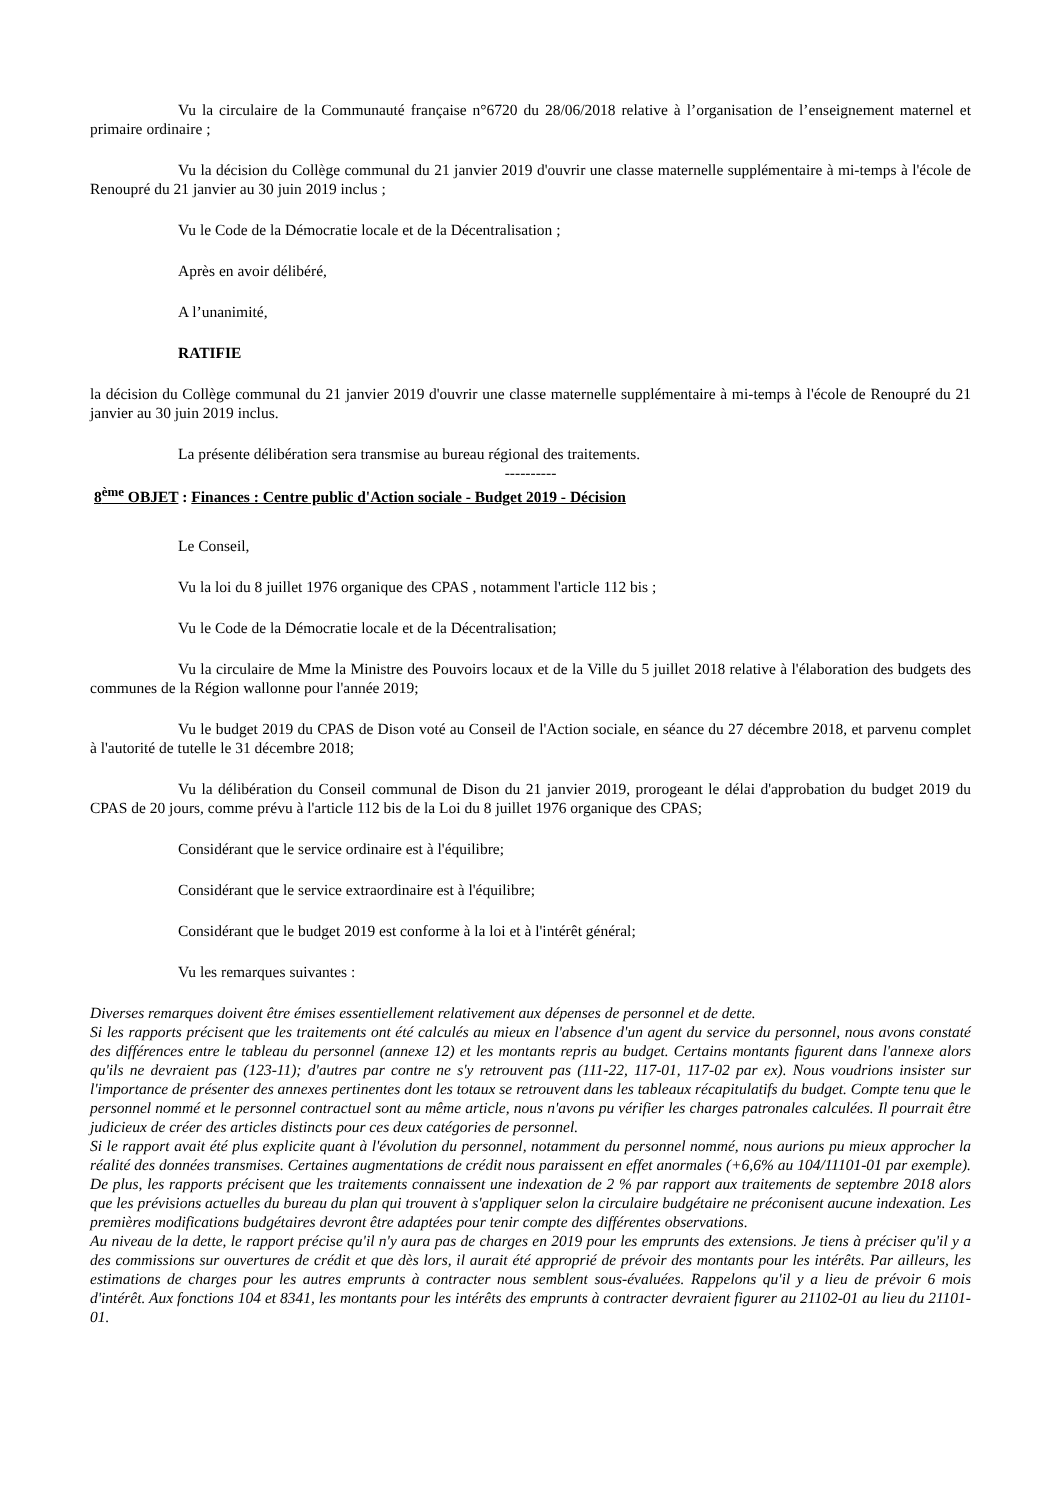Vu la circulaire de la Communauté française n°6720 du 28/06/2018 relative à l’organisation de l’enseignement maternel et primaire ordinaire ;
Vu la décision du Collège communal du 21 janvier 2019 d'ouvrir une classe maternelle supplémentaire à mi-temps à l'école de Renoupré du 21 janvier au 30 juin 2019 inclus ;
Vu le Code de la Démocratie locale et de la Décentralisation ;
Après en avoir délibéré,
A l’unanimité,
RATIFIE
la décision du Collège communal du 21 janvier 2019 d'ouvrir une classe maternelle supplémentaire à mi-temps à l'école de Renoupré du 21 janvier au 30 juin 2019 inclus.
La présente délibération sera transmise au bureau régional des traitements.
----------
8<sup>ème</sup> OBJET : Finances : Centre public d'Action sociale - Budget 2019 - Décision
Le Conseil,
Vu la loi du 8 juillet 1976 organique des CPAS , notamment l'article 112 bis ;
Vu le Code de la Démocratie locale et de la Décentralisation;
Vu la circulaire de Mme la Ministre des Pouvoirs locaux et de la Ville du 5 juillet 2018 relative à l'élaboration des budgets des communes de la Région wallonne pour l'année 2019;
Vu le budget 2019 du CPAS de Dison voté au Conseil de l'Action sociale, en séance du 27 décembre 2018, et parvenu complet à l'autorité de tutelle le 31 décembre 2018;
Vu la délibération du Conseil communal de Dison du 21 janvier 2019, prorogeant le délai d'approbation du budget 2019 du CPAS de 20 jours, comme prévu à l'article 112 bis de la Loi du 8 juillet 1976 organique des CPAS;
Considérant que le service ordinaire est à l'équilibre;
Considérant que le service extraordinaire est à l'équilibre;
Considérant que le budget 2019 est conforme à la loi et à l'intérêt général;
Vu les remarques suivantes :
Diverses remarques doivent être émises essentiellement relativement aux dépenses de personnel et de dette.
Si les rapports précisent que les traitements ont été calculés au mieux en l'absence d'un agent du service du personnel, nous avons constaté des différences entre le tableau du personnel (annexe 12) et les montants repris au budget. Certains montants figurent dans l'annexe alors qu'ils ne devraient pas (123-11); d'autres par contre ne s'y retrouvent pas (111-22, 117-01, 117-02 par ex). Nous voudrions insister sur l'importance de présenter des annexes pertinentes dont les totaux se retrouvent dans les tableaux récapitulatifs du budget. Compte tenu que le personnel nommé et le personnel contractuel sont au même article, nous n'avons pu vérifier les charges patronales calculées. Il pourrait être judicieux de créer des articles distincts pour ces deux catégories de personnel.
Si le rapport avait été plus explicite quant à l'évolution du personnel, notamment du personnel nommé, nous aurions pu mieux approcher la réalité des données transmises. Certaines augmentations de crédit nous paraissent en effet anormales (+6,6% au 104/11101-01 par exemple). De plus, les rapports précisent que les traitements connaissent une indexation de 2 % par rapport aux traitements de septembre 2018 alors que les prévisions actuelles du bureau du plan qui trouvent à s'appliquer selon la circulaire budgétaire ne préconisent aucune indexation. Les premières modifications budgétaires devront être adaptées pour tenir compte des différentes observations.
Au niveau de la dette, le rapport précise qu'il n'y aura pas de charges en 2019 pour les emprunts des extensions. Je tiens à préciser qu'il y a des commissions sur ouvertures de crédit et que dès lors, il aurait été approprié de prévoir des montants pour les intérêts. Par ailleurs, les estimations de charges pour les autres emprunts à contracter nous semblent sous-évaluées. Rappelons qu'il y a lieu de prévoir 6 mois d'intérêt. Aux fonctions 104 et 8341, les montants pour les intérêts des emprunts à contracter devraient figurer au 21102-01 au lieu du 21101-01.